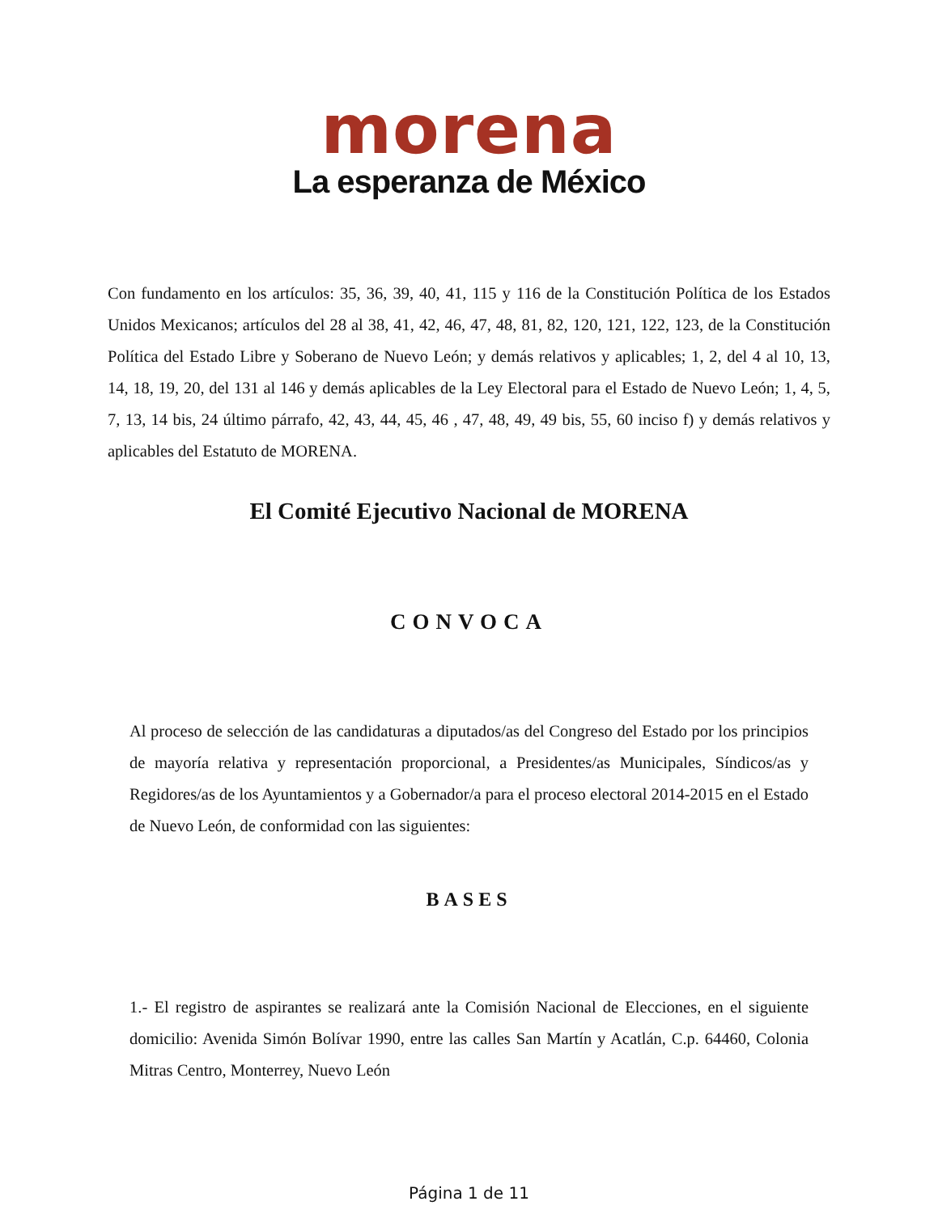morena
La esperanza de México
Con fundamento en los artículos: 35, 36, 39, 40, 41, 115 y 116 de la Constitución Política de los Estados Unidos Mexicanos; artículos del 28 al 38, 41, 42, 46, 47, 48, 81, 82, 120, 121, 122, 123, de la Constitución Política del Estado Libre y Soberano de Nuevo León; y demás relativos y aplicables; 1, 2, del 4 al 10, 13, 14, 18, 19, 20, del 131 al 146 y demás aplicables de la Ley Electoral para el Estado de Nuevo León; 1, 4, 5, 7, 13, 14 bis, 24 último párrafo, 42, 43, 44, 45, 46 , 47, 48, 49, 49 bis, 55, 60 inciso f) y demás relativos y aplicables del Estatuto de MORENA.
El Comité Ejecutivo Nacional de MORENA
CONVOCA
Al proceso de selección de las candidaturas a diputados/as del Congreso del Estado por los principios de mayoría relativa y representación proporcional, a Presidentes/as Municipales, Síndicos/as y Regidores/as de los Ayuntamientos y a Gobernador/a para el proceso electoral 2014-2015 en el Estado de Nuevo León, de conformidad con las siguientes:
BASES
1.- El registro de aspirantes se realizará ante la Comisión Nacional de Elecciones, en el siguiente domicilio: Avenida Simón Bolívar 1990, entre las calles San Martín y Acatlán, C.p. 64460, Colonia Mitras Centro, Monterrey, Nuevo León
Página 1 de 11